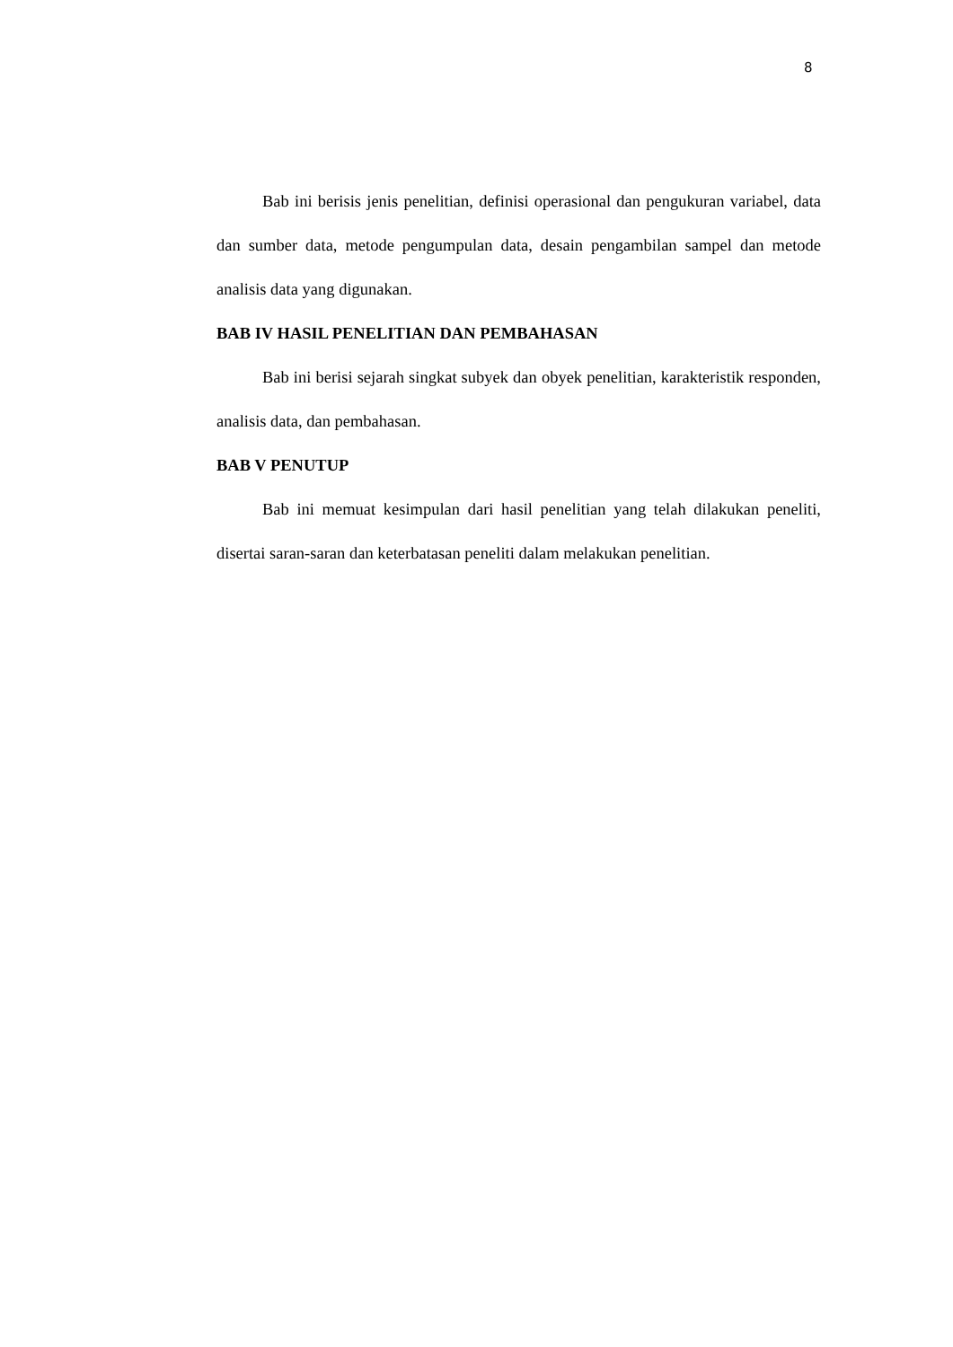8
Bab ini berisis jenis penelitian, definisi operasional dan pengukuran variabel, data dan sumber data, metode pengumpulan data, desain pengambilan sampel dan metode analisis data yang digunakan.
BAB IV HASIL PENELITIAN DAN PEMBAHASAN
Bab ini berisi sejarah singkat subyek dan obyek penelitian, karakteristik responden, analisis data, dan pembahasan.
BAB V PENUTUP
Bab ini memuat kesimpulan dari hasil penelitian yang telah dilakukan peneliti, disertai saran-saran dan keterbatasan peneliti dalam melakukan penelitian.